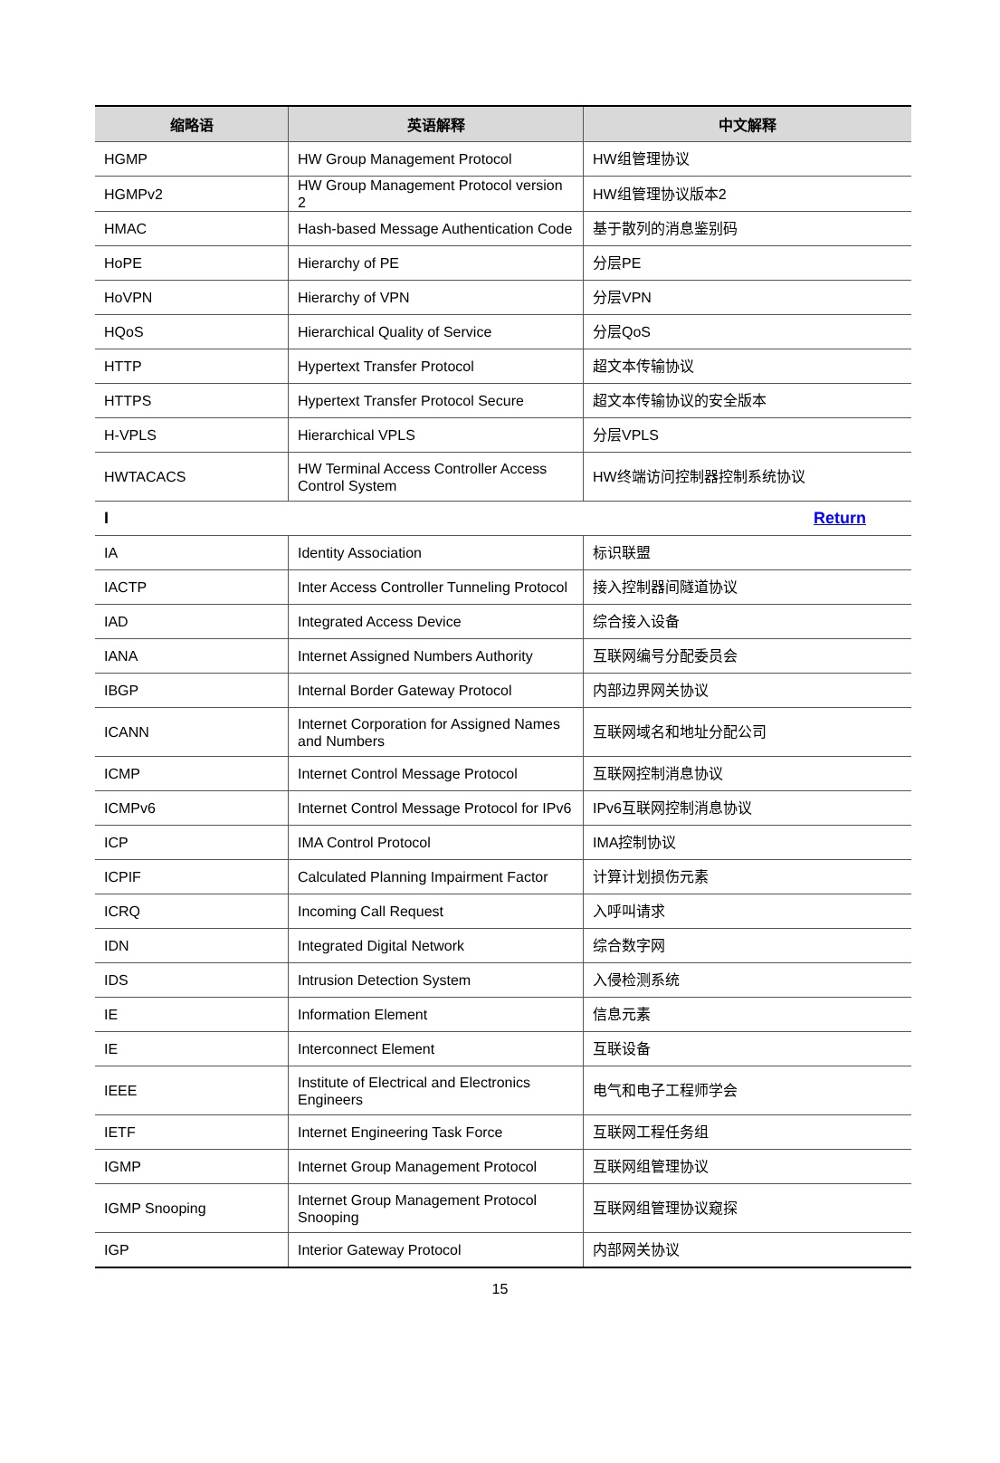| 缩略语 | 英语解释 | 中文解释 |
| --- | --- | --- |
| HGMP | HW Group Management Protocol | HW组管理协议 |
| HGMPv2 | HW Group Management Protocol version 2 | HW组管理协议版本2 |
| HMAC | Hash-based Message Authentication Code | 基于散列的消息鉴别码 |
| HoPE | Hierarchy of PE | 分层PE |
| HoVPN | Hierarchy of VPN | 分层VPN |
| HQoS | Hierarchical Quality of Service | 分层QoS |
| HTTP | Hypertext Transfer Protocol | 超文本传输协议 |
| HTTPS | Hypertext Transfer Protocol Secure | 超文本传输协议的安全版本 |
| H-VPLS | Hierarchical VPLS | 分层VPLS |
| HWTACACS | HW Terminal Access Controller Access Control System | HW终端访问控制器控制系统协议 |
| I Return | | |
| IA | Identity Association | 标识联盟 |
| IACTP | Inter Access Controller Tunneling Protocol | 接入控制器间隧道协议 |
| IAD | Integrated Access Device | 综合接入设备 |
| IANA | Internet Assigned Numbers Authority | 互联网编号分配委员会 |
| IBGP | Internal Border Gateway Protocol | 内部边界网关协议 |
| ICANN | Internet Corporation for Assigned Names and Numbers | 互联网域名和地址分配公司 |
| ICMP | Internet Control Message Protocol | 互联网控制消息协议 |
| ICMPv6 | Internet Control Message Protocol for IPv6 | IPv6互联网控制消息协议 |
| ICP | IMA Control Protocol | IMA控制协议 |
| ICPIF | Calculated Planning Impairment Factor | 计算计划损伤元素 |
| ICRQ | Incoming Call Request | 入呼叫请求 |
| IDN | Integrated Digital Network | 综合数字网 |
| IDS | Intrusion Detection System | 入侵检测系统 |
| IE | Information Element | 信息元素 |
| IE | Interconnect Element | 互联设备 |
| IEEE | Institute of Electrical and Electronics Engineers | 电气和电子工程师学会 |
| IETF | Internet Engineering Task Force | 互联网工程任务组 |
| IGMP | Internet Group Management Protocol | 互联网组管理协议 |
| IGMP Snooping | Internet Group Management Protocol Snooping | 互联网组管理协议窥探 |
| IGP | Interior Gateway Protocol | 内部网关协议 |
15